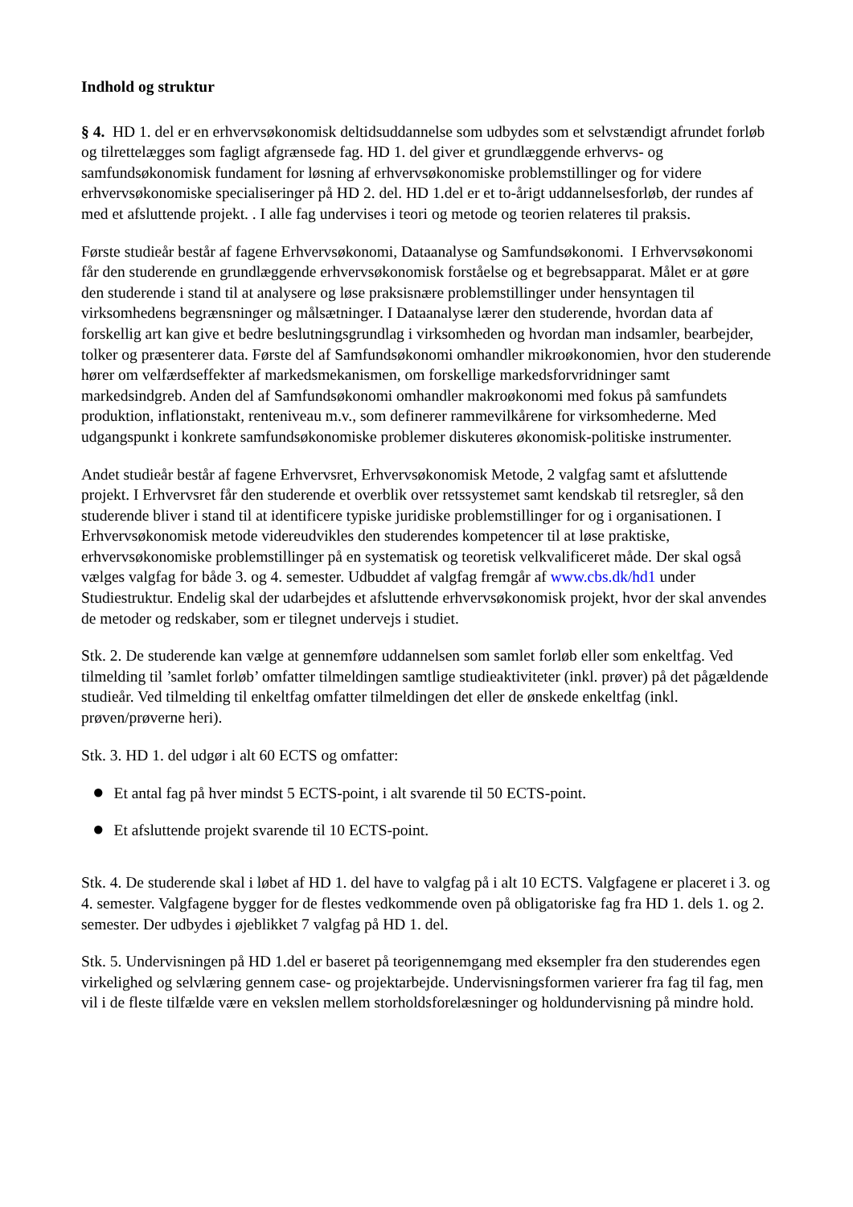Indhold og struktur
§ 4. HD 1. del er en erhvervsøkonomisk deltidsuddannelse som udbydes som et selvstændigt afrundet forløb og tilrettelægges som fagligt afgrænsede fag. HD 1. del giver et grundlæggende erhvervs- og samfundsøkonomisk fundament for løsning af erhvervsøkonomiske problemstillinger og for videre erhvervsøkonomiske specialiseringer på HD 2. del. HD 1.del er et to-årigt uddannelsesforløb, der rundes af med et afsluttende projekt. . I alle fag undervises i teori og metode og teorien relateres til praksis.
Første studieår består af fagene Erhvervsøkonomi, Dataanalyse og Samfundsøkonomi. I Erhvervsøkonomi får den studerende en grundlæggende erhvervsøkonomisk forståelse og et begrebsapparat. Målet er at gøre den studerende i stand til at analysere og løse praksisnære problemstillinger under hensyntagen til virksomhedens begrænsninger og målsætninger. I Dataanalyse lærer den studerende, hvordan data af forskellig art kan give et bedre beslutningsgrundlag i virksomheden og hvordan man indsamler, bearbejder, tolker og præsenterer data. Første del af Samfundsøkonomi omhandler mikroøkonomien, hvor den studerende hører om velfærdseffekter af markedsmekanismen, om forskellige markedsforvridninger samt markedsindgreb. Anden del af Samfundsøkonomi omhandler makroøkonomi med fokus på samfundets produktion, inflationstakt, renteniveau m.v., som definerer rammevilkårene for virksomhederne. Med udgangspunkt i konkrete samfundsøkonomiske problemer diskuteres økonomisk-politiske instrumenter.
Andet studieår består af fagene Erhvervsret, Erhvervsøkonomisk Metode, 2 valgfag samt et afsluttende projekt. I Erhvervsret får den studerende et overblik over retssystemet samt kendskab til retsregler, så den studerende bliver i stand til at identificere typiske juridiske problemstillinger for og i organisationen. I Erhvervsøkonomisk metode videreudvikles den studerendes kompetencer til at løse praktiske, erhvervsøkonomiske problemstillinger på en systematisk og teoretisk velkvalificeret måde. Der skal også vælges valgfag for både 3. og 4. semester. Udbuddet af valgfag fremgår af www.cbs.dk/hd1 under Studiestruktur. Endelig skal der udarbejdes et afsluttende erhvervsøkonomisk projekt, hvor der skal anvendes de metoder og redskaber, som er tilegnet undervejs i studiet.
Stk. 2. De studerende kan vælge at gennemføre uddannelsen som samlet forløb eller som enkeltfag. Ved tilmelding til ’samlet forløb’ omfatter tilmeldingen samtlige studieaktiviteter (inkl. prøver) på det pågældende studieår. Ved tilmelding til enkeltfag omfatter tilmeldingen det eller de ønskede enkeltfag (inkl. prøven/prøverne heri).
Stk. 3. HD 1. del udgør i alt 60 ECTS og omfatter:
● Et antal fag på hver mindst 5 ECTS-point, i alt svarende til 50 ECTS-point.
● Et afsluttende projekt svarende til 10 ECTS-point.
Stk. 4. De studerende skal i løbet af HD 1. del have to valgfag på i alt 10 ECTS. Valgfagene er placeret i 3. og 4. semester. Valgfagene bygger for de flestes vedkommende oven på obligatoriske fag fra HD 1. dels 1. og 2. semester. Der udbydes i øjeblikket 7 valgfag på HD 1. del.
Stk. 5. Undervisningen på HD 1.del er baseret på teorigennemgang med eksempler fra den studerendes egen virkelighed og selvlæring gennem case- og projektarbejde. Undervisningsformen varierer fra fag til fag, men vil i de fleste tilfælde være en vekslen mellem storholdsforelæsninger og holdundervisning på mindre hold.